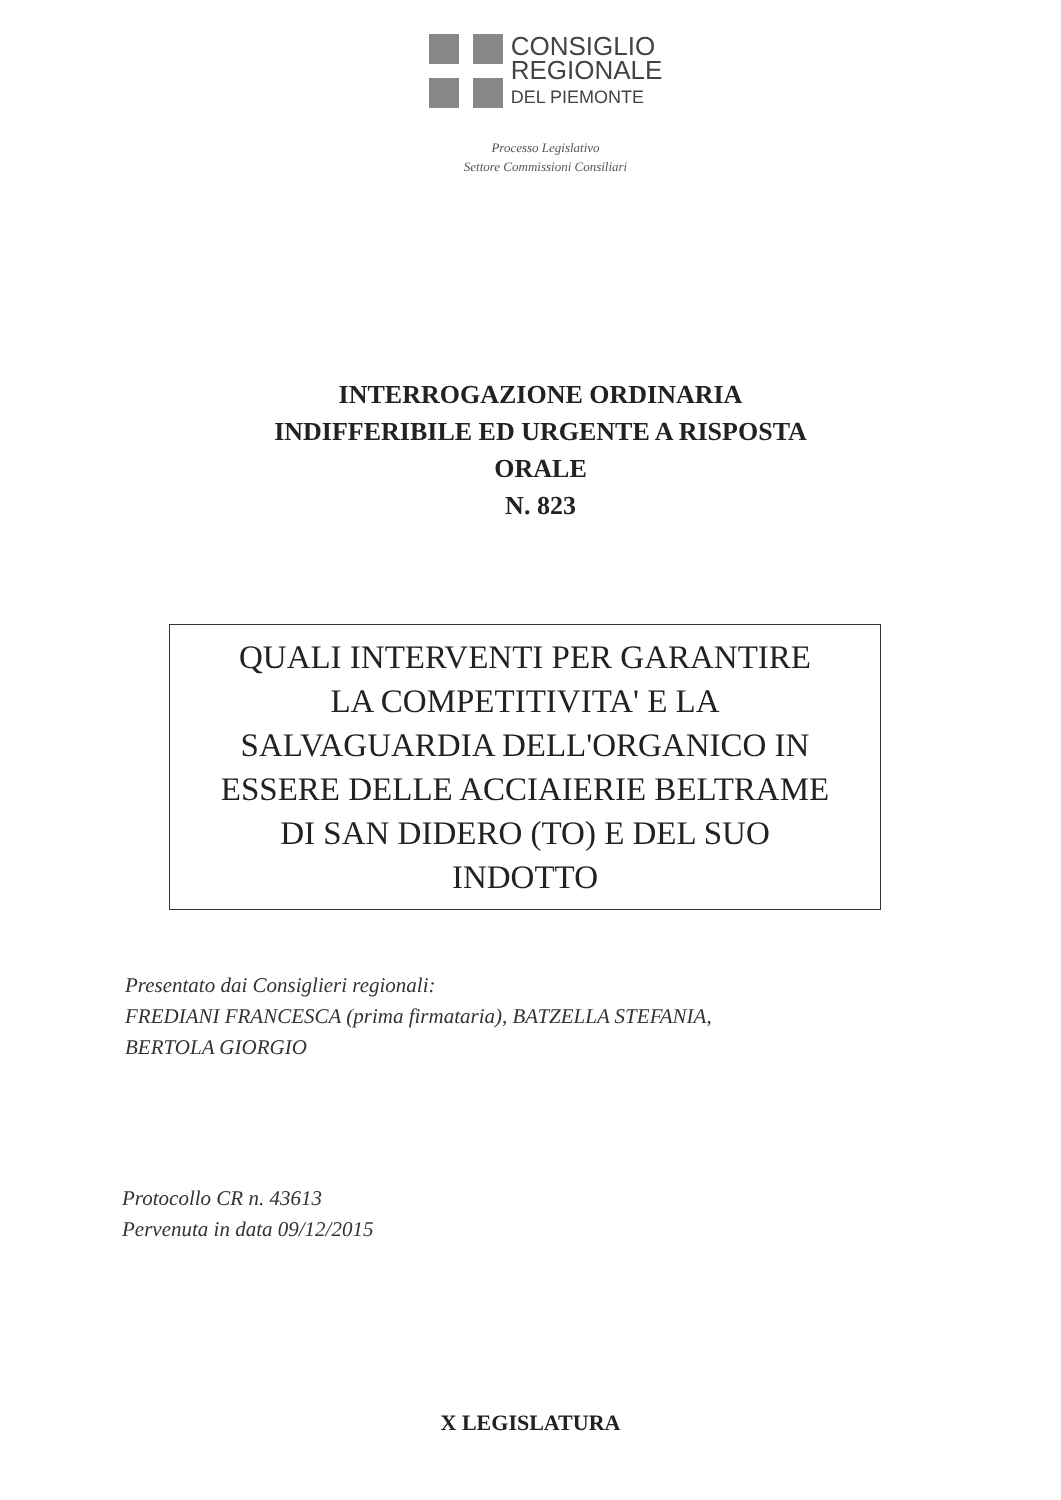CONSIGLIO
REGIONALE
DEL PIEMONTE
Processo Legislativo
Settore Commissioni Consiliari
INTERROGAZIONE ORDINARIA
INDIFFERIBILE ED URGENTE A RISPOSTA
ORALE
N. 823
QUALI INTERVENTI PER GARANTIRE
LA COMPETITIVITA' E LA
SALVAGUARDIA DELL'ORGANICO IN
ESSERE DELLE ACCIAIERIE BELTRAME
DI SAN DIDERO (TO) E DEL SUO
INDOTTO
Presentato dai Consiglieri regionali:
FREDIANI FRANCESCA (prima firmataria), BATZELLA STEFANIA,
BERTOLA GIORGIO
Protocollo CR n. 43613
Pervenuta in data 09/12/2015
X LEGISLATURA